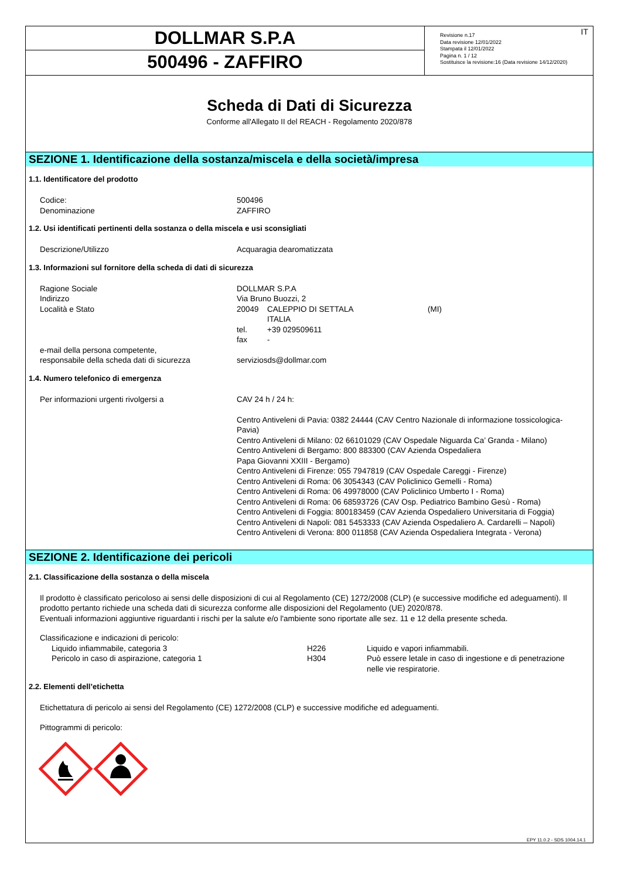DOLLMAR S.P.A
500496 - ZAFFIRO
IT Revisione n.17
Data revisione 12/01/2022
Stampata il 12/01/2022
Pagina n. 1 / 12
Sostituisce la revisione:16 (Data revisione 14/12/2020)
Scheda di Dati di Sicurezza
Conforme all'Allegato II del REACH - Regolamento 2020/878
SEZIONE 1. Identificazione della sostanza/miscela e della società/impresa
1.1. Identificatore del prodotto
| Codice: | 500496 |
| Denominazione | ZAFFIRO |
1.2. Usi identificati pertinenti della sostanza o della miscela e usi sconsigliati
| Descrizione/Utilizzo | Acquaragia dearomatizzata |
1.3. Informazioni sul fornitore della scheda di dati di sicurezza
| Ragione Sociale | DOLLMAR S.P.A | | |
| Indirizzo | Via Bruno Buozzi, 2 | | |
| Località e Stato | 20049 | CALEPPIO DI SETTALA ITALIA | (MI) |
| | tel. | +39 029509611 | |
| | fax | - | |
| e-mail della persona competente, responsabile della scheda dati di sicurezza | serviziosds@dollmar.com | | |
1.4. Numero telefonico di emergenza
| Per informazioni urgenti rivolgersi a | CAV 24 h / 24 h: Centro Antiveleni di Pavia: 0382 24444 (CAV Centro Nazionale di informazione tossicologica-Pavia) Centro Antiveleni di Milano: 02 66101029 (CAV Ospedale Niguarda Ca’ Granda - Milano) Centro Antiveleni di Bergamo: 800 883300 (CAV Azienda Ospedaliera Papa Giovanni XXIII - Bergamo) Centro Antiveleni di Firenze: 055 7947819 (CAV Ospedale Careggi - Firenze) Centro Antiveleni di Roma: 06 3054343 (CAV Policlinico Gemelli - Roma) Centro Antiveleni di Roma: 06 49978000 (CAV Policlinico Umberto I - Roma) Centro Antiveleni di Roma: 06 68593726 (CAV Osp. Pediatrico Bambino Gesù - Roma) Centro Antiveleni di Foggia: 800183459 (CAV Azienda Ospedaliero Universitaria di Foggia) Centro Antiveleni di Napoli: 081 5453333 (CAV Azienda Ospedaliero A. Cardarelli – Napoli) Centro Antiveleni di Verona: 800 011858 (CAV Azienda Ospedaliera Integrata - Verona) |
SEZIONE 2. Identificazione dei pericoli
2.1. Classificazione della sostanza o della miscela
Il prodotto è classificato pericoloso ai sensi delle disposizioni di cui al Regolamento (CE) 1272/2008 (CLP) (e successive modifiche ed adeguamenti). Il prodotto pertanto richiede una scheda dati di sicurezza conforme alle disposizioni del Regolamento (UE) 2020/878.
Eventuali informazioni aggiuntive riguardanti i rischi per la salute e/o l'ambiente sono riportate alle sez. 11 e 12 della presente scheda.
Classificazione e indicazioni di pericolo:
| Liquido infiammabile, categoria 3 | H226 | Liquido e vapori infiammabili. |
| Pericolo in caso di aspirazione, categoria 1 | H304 | Può essere letale in caso di ingestione e di penetrazione nelle vie respiratorie. |
2.2. Elementi dell’etichetta
Etichettatura di pericolo ai sensi del Regolamento (CE) 1272/2008 (CLP) e successive modifiche ed adeguamenti.
Pittogrammi di pericolo:
EPY 11.0.2 - SDS 1004.14.1